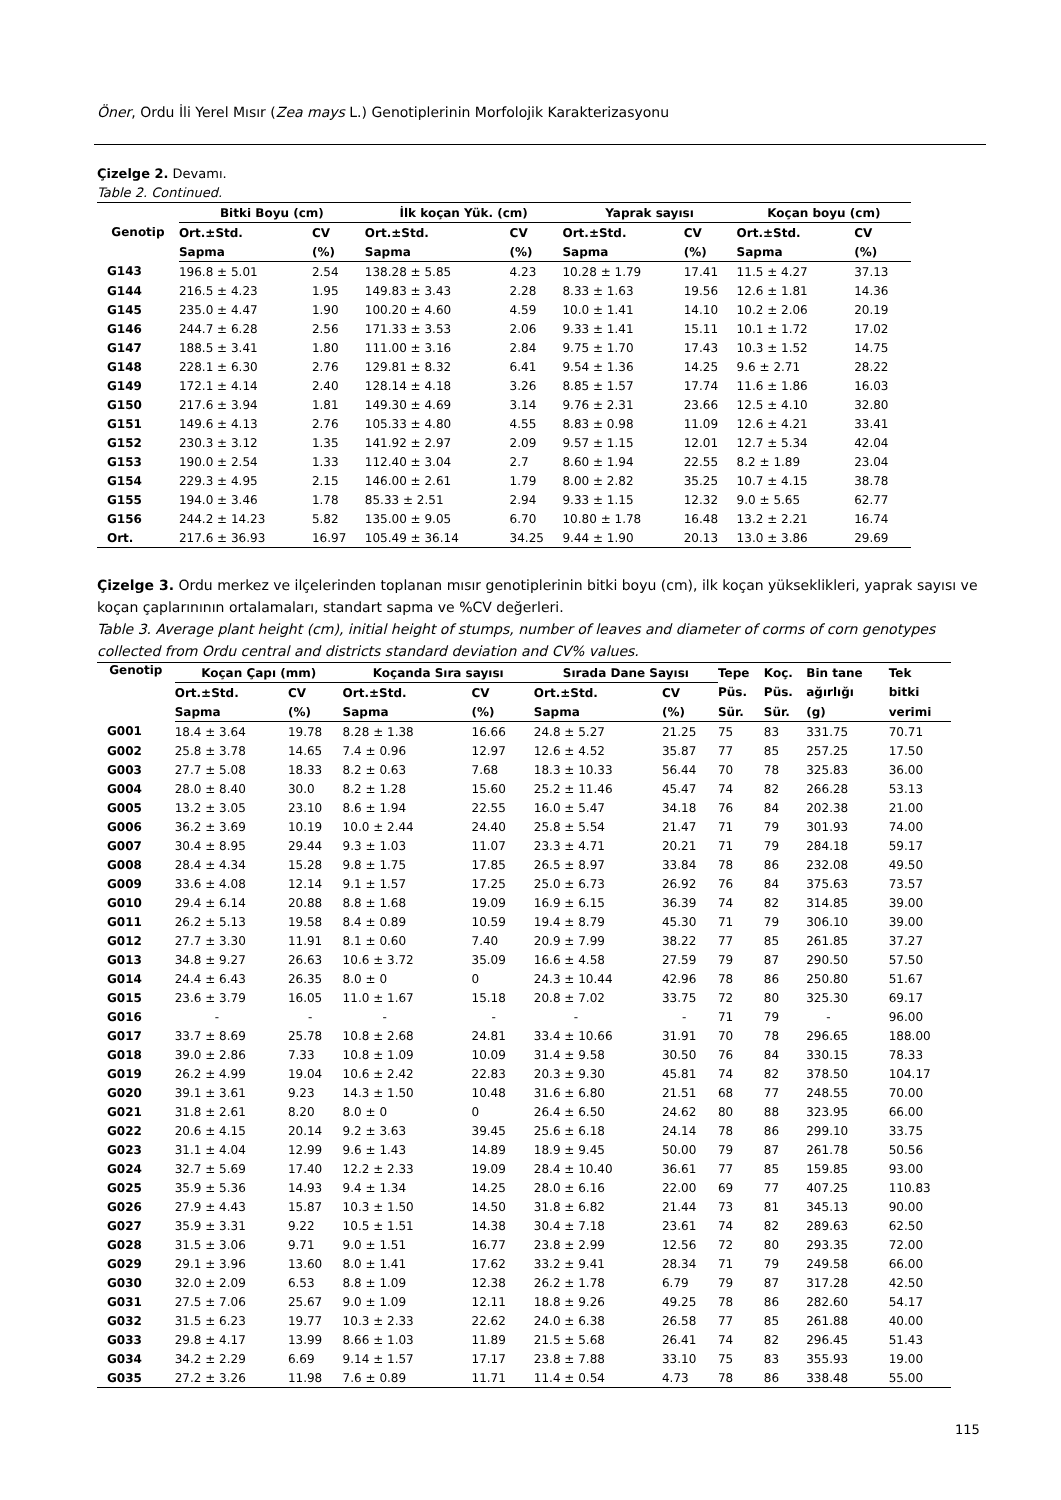Öner, Ordu İli Yerel Mısır (Zea mays L.) Genotiplerinin Morfolojik Karakterizasyonu
Çizelge 2. Devamı.
Table 2. Continued.
| Genotip | Bitki Boyu (cm) | | İlk koçan Yük. (cm) | | Yaprak sayısı | | Koçan boyu (cm) | |
| --- | --- | --- | --- | --- | --- | --- | --- | --- |
| | Ort.±Std. | CV | Ort.±Std. | CV | Ort.±Std. | CV | Ort.±Std. | CV |
| | Sapma | (%) | Sapma | (%) | Sapma | (%) | Sapma | (%) |
| G143 | 196.8 ± 5.01 | 2.54 | 138.28 ± 5.85 | 4.23 | 10.28 ± 1.79 | 17.41 | 11.5 ± 4.27 | 37.13 |
| G144 | 216.5 ± 4.23 | 1.95 | 149.83 ± 3.43 | 2.28 | 8.33 ± 1.63 | 19.56 | 12.6 ± 1.81 | 14.36 |
| G145 | 235.0 ± 4.47 | 1.90 | 100.20 ± 4.60 | 4.59 | 10.0 ± 1.41 | 14.10 | 10.2 ± 2.06 | 20.19 |
| G146 | 244.7 ± 6.28 | 2.56 | 171.33 ± 3.53 | 2.06 | 9.33 ± 1.41 | 15.11 | 10.1 ± 1.72 | 17.02 |
| G147 | 188.5 ± 3.41 | 1.80 | 111.00 ± 3.16 | 2.84 | 9.75 ± 1.70 | 17.43 | 10.3 ± 1.52 | 14.75 |
| G148 | 228.1 ± 6.30 | 2.76 | 129.81 ± 8.32 | 6.41 | 9.54 ± 1.36 | 14.25 | 9.6 ± 2.71 | 28.22 |
| G149 | 172.1 ± 4.14 | 2.40 | 128.14 ± 4.18 | 3.26 | 8.85 ± 1.57 | 17.74 | 11.6 ± 1.86 | 16.03 |
| G150 | 217.6 ± 3.94 | 1.81 | 149.30 ± 4.69 | 3.14 | 9.76 ± 2.31 | 23.66 | 12.5 ± 4.10 | 32.80 |
| G151 | 149.6 ± 4.13 | 2.76 | 105.33 ± 4.80 | 4.55 | 8.83 ± 0.98 | 11.09 | 12.6 ± 4.21 | 33.41 |
| G152 | 230.3 ± 3.12 | 1.35 | 141.92 ± 2.97 | 2.09 | 9.57 ± 1.15 | 12.01 | 12.7 ± 5.34 | 42.04 |
| G153 | 190.0 ± 2.54 | 1.33 | 112.40 ± 3.04 | 2.7 | 8.60 ± 1.94 | 22.55 | 8.2 ± 1.89 | 23.04 |
| G154 | 229.3 ± 4.95 | 2.15 | 146.00 ± 2.61 | 1.79 | 8.00 ± 2.82 | 35.25 | 10.7 ± 4.15 | 38.78 |
| G155 | 194.0 ± 3.46 | 1.78 | 85.33 ± 2.51 | 2.94 | 9.33 ± 1.15 | 12.32 | 9.0 ± 5.65 | 62.77 |
| G156 | 244.2 ± 14.23 | 5.82 | 135.00 ± 9.05 | 6.70 | 10.80 ± 1.78 | 16.48 | 13.2 ± 2.21 | 16.74 |
| Ort. | 217.6 ± 36.93 | 16.97 | 105.49 ± 36.14 | 34.25 | 9.44 ± 1.90 | 20.13 | 13.0 ± 3.86 | 29.69 |
Çizelge 3. Ordu merkez ve ilçelerinden toplanan mısır genotiplerinin bitki boyu (cm), ilk koçan yükseklikleri, yaprak sayısı ve koçan çaplarınının ortalamaları, standart sapma ve %CV değerleri.
Table 3. Average plant height (cm), initial height of stumps, number of leaves and diameter of corms of corn genotypes collected from Ordu central and districts standard deviation and CV% values.
| Genotip | Koçan Çapı (mm) | | Koçanda Sıra sayısı | | Sırada Dane Sayısı | | Tepe | Koç. | Bin tane | Tek |
| --- | --- | --- | --- | --- | --- | --- | --- | --- | --- | --- |
| | Ort.±Std. | CV | Ort.±Std. | CV | Ort.±Std. | CV | Püs. | Püs. | ağırlığı | bitki |
| | Sapma | (%) | Sapma | (%) | Sapma | (%) | Sür. | Sür. | (g) | verimi |
| G001 | 18.4 ± 3.64 | 19.78 | 8.28 ± 1.38 | 16.66 | 24.8 ± 5.27 | 21.25 | 75 | 83 | 331.75 | 70.71 |
| G002 | 25.8 ± 3.78 | 14.65 | 7.4 ± 0.96 | 12.97 | 12.6 ± 4.52 | 35.87 | 77 | 85 | 257.25 | 17.50 |
| G003 | 27.7 ± 5.08 | 18.33 | 8.2 ± 0.63 | 7.68 | 18.3 ± 10.33 | 56.44 | 70 | 78 | 325.83 | 36.00 |
| G004 | 28.0 ± 8.40 | 30.0 | 8.2 ± 1.28 | 15.60 | 25.2 ± 11.46 | 45.47 | 74 | 82 | 266.28 | 53.13 |
| G005 | 13.2 ± 3.05 | 23.10 | 8.6 ± 1.94 | 22.55 | 16.0 ± 5.47 | 34.18 | 76 | 84 | 202.38 | 21.00 |
| G006 | 36.2 ± 3.69 | 10.19 | 10.0 ± 2.44 | 24.40 | 25.8 ± 5.54 | 21.47 | 71 | 79 | 301.93 | 74.00 |
| G007 | 30.4 ± 8.95 | 29.44 | 9.3 ± 1.03 | 11.07 | 23.3 ± 4.71 | 20.21 | 71 | 79 | 284.18 | 59.17 |
| G008 | 28.4 ± 4.34 | 15.28 | 9.8 ± 1.75 | 17.85 | 26.5 ± 8.97 | 33.84 | 78 | 86 | 232.08 | 49.50 |
| G009 | 33.6 ± 4.08 | 12.14 | 9.1 ± 1.57 | 17.25 | 25.0 ± 6.73 | 26.92 | 76 | 84 | 375.63 | 73.57 |
| G010 | 29.4 ± 6.14 | 20.88 | 8.8 ± 1.68 | 19.09 | 16.9 ± 6.15 | 36.39 | 74 | 82 | 314.85 | 39.00 |
| G011 | 26.2 ± 5.13 | 19.58 | 8.4 ± 0.89 | 10.59 | 19.4 ± 8.79 | 45.30 | 71 | 79 | 306.10 | 39.00 |
| G012 | 27.7 ± 3.30 | 11.91 | 8.1 ± 0.60 | 7.40 | 20.9 ± 7.99 | 38.22 | 77 | 85 | 261.85 | 37.27 |
| G013 | 34.8 ± 9.27 | 26.63 | 10.6 ± 3.72 | 35.09 | 16.6 ± 4.58 | 27.59 | 79 | 87 | 290.50 | 57.50 |
| G014 | 24.4 ± 6.43 | 26.35 | 8.0 ± 0 | 0 | 24.3 ± 10.44 | 42.96 | 78 | 86 | 250.80 | 51.67 |
| G015 | 23.6 ± 3.79 | 16.05 | 11.0 ± 1.67 | 15.18 | 20.8 ± 7.02 | 33.75 | 72 | 80 | 325.30 | 69.17 |
| G016 | - | - | - | - | - | - | 71 | 79 | - | 96.00 |
| G017 | 33.7 ± 8.69 | 25.78 | 10.8 ± 2.68 | 24.81 | 33.4 ± 10.66 | 31.91 | 70 | 78 | 296.65 | 188.00 |
| G018 | 39.0 ± 2.86 | 7.33 | 10.8 ± 1.09 | 10.09 | 31.4 ± 9.58 | 30.50 | 76 | 84 | 330.15 | 78.33 |
| G019 | 26.2 ± 4.99 | 19.04 | 10.6 ± 2.42 | 22.83 | 20.3 ± 9.30 | 45.81 | 74 | 82 | 378.50 | 104.17 |
| G020 | 39.1 ± 3.61 | 9.23 | 14.3 ± 1.50 | 10.48 | 31.6 ± 6.80 | 21.51 | 68 | 77 | 248.55 | 70.00 |
| G021 | 31.8 ± 2.61 | 8.20 | 8.0 ± 0 | 0 | 26.4 ± 6.50 | 24.62 | 80 | 88 | 323.95 | 66.00 |
| G022 | 20.6 ± 4.15 | 20.14 | 9.2 ± 3.63 | 39.45 | 25.6 ± 6.18 | 24.14 | 78 | 86 | 299.10 | 33.75 |
| G023 | 31.1 ± 4.04 | 12.99 | 9.6 ± 1.43 | 14.89 | 18.9 ± 9.45 | 50.00 | 79 | 87 | 261.78 | 50.56 |
| G024 | 32.7 ± 5.69 | 17.40 | 12.2 ± 2.33 | 19.09 | 28.4 ± 10.40 | 36.61 | 77 | 85 | 159.85 | 93.00 |
| G025 | 35.9 ± 5.36 | 14.93 | 9.4 ± 1.34 | 14.25 | 28.0 ± 6.16 | 22.00 | 69 | 77 | 407.25 | 110.83 |
| G026 | 27.9 ± 4.43 | 15.87 | 10.3 ± 1.50 | 14.50 | 31.8 ± 6.82 | 21.44 | 73 | 81 | 345.13 | 90.00 |
| G027 | 35.9 ± 3.31 | 9.22 | 10.5 ± 1.51 | 14.38 | 30.4 ± 7.18 | 23.61 | 74 | 82 | 289.63 | 62.50 |
| G028 | 31.5 ± 3.06 | 9.71 | 9.0 ± 1.51 | 16.77 | 23.8 ± 2.99 | 12.56 | 72 | 80 | 293.35 | 72.00 |
| G029 | 29.1 ± 3.96 | 13.60 | 8.0 ± 1.41 | 17.62 | 33.2 ± 9.41 | 28.34 | 71 | 79 | 249.58 | 66.00 |
| G030 | 32.0 ± 2.09 | 6.53 | 8.8 ± 1.09 | 12.38 | 26.2 ± 1.78 | 6.79 | 79 | 87 | 317.28 | 42.50 |
| G031 | 27.5 ± 7.06 | 25.67 | 9.0 ± 1.09 | 12.11 | 18.8 ± 9.26 | 49.25 | 78 | 86 | 282.60 | 54.17 |
| G032 | 31.5 ± 6.23 | 19.77 | 10.3 ± 2.33 | 22.62 | 24.0 ± 6.38 | 26.58 | 77 | 85 | 261.88 | 40.00 |
| G033 | 29.8 ± 4.17 | 13.99 | 8.66 ± 1.03 | 11.89 | 21.5 ± 5.68 | 26.41 | 74 | 82 | 296.45 | 51.43 |
| G034 | 34.2 ± 2.29 | 6.69 | 9.14 ± 1.57 | 17.17 | 23.8 ± 7.88 | 33.10 | 75 | 83 | 355.93 | 19.00 |
| G035 | 27.2 ± 3.26 | 11.98 | 7.6 ± 0.89 | 11.71 | 11.4 ± 0.54 | 4.73 | 78 | 86 | 338.48 | 55.00 |
115